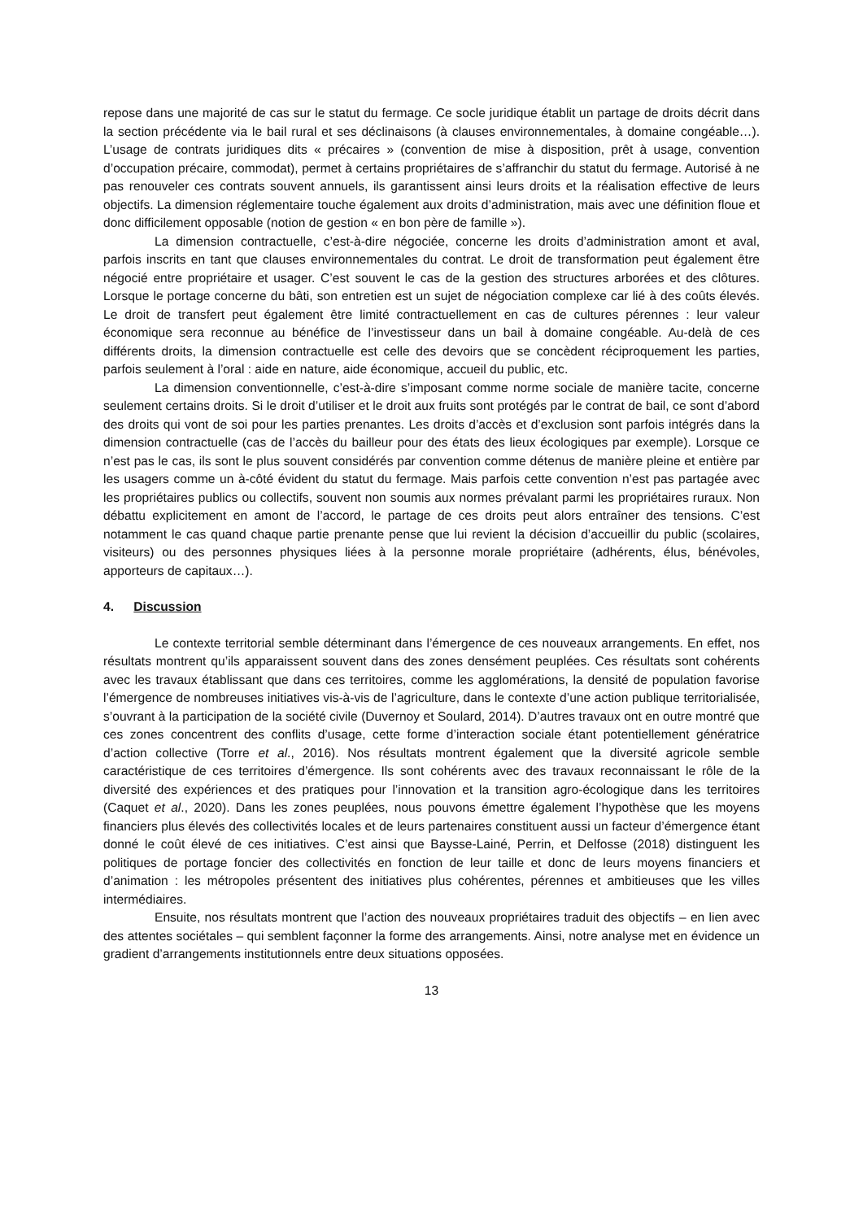repose dans une majorité de cas sur le statut du fermage. Ce socle juridique établit un partage de droits décrit dans la section précédente via le bail rural et ses déclinaisons (à clauses environnementales, à domaine congéable…). L’usage de contrats juridiques dits « précaires » (convention de mise à disposition, prêt à usage, convention d’occupation précaire, commodat), permet à certains propriétaires de s’affranchir du statut du fermage. Autorisé à ne pas renouveler ces contrats souvent annuels, ils garantissent ainsi leurs droits et la réalisation effective de leurs objectifs. La dimension réglementaire touche également aux droits d’administration, mais avec une définition floue et donc difficilement opposable (notion de gestion « en bon père de famille »).
La dimension contractuelle, c’est-à-dire négociée, concerne les droits d’administration amont et aval, parfois inscrits en tant que clauses environnementales du contrat. Le droit de transformation peut également être négocié entre propriétaire et usager. C’est souvent le cas de la gestion des structures arborées et des clôtures. Lorsque le portage concerne du bâti, son entretien est un sujet de négociation complexe car lié à des coûts élevés. Le droit de transfert peut également être limité contractuellement en cas de cultures pérennes : leur valeur économique sera reconnue au bénéfice de l’investisseur dans un bail à domaine congéable. Au-delà de ces différents droits, la dimension contractuelle est celle des devoirs que se concèdent réciproquement les parties, parfois seulement à l’oral : aide en nature, aide économique, accueil du public, etc.
La dimension conventionnelle, c’est-à-dire s’imposant comme norme sociale de manière tacite, concerne seulement certains droits. Si le droit d’utiliser et le droit aux fruits sont protégés par le contrat de bail, ce sont d’abord des droits qui vont de soi pour les parties prenantes. Les droits d’accès et d’exclusion sont parfois intégrés dans la dimension contractuelle (cas de l’accès du bailleur pour des états des lieux écologiques par exemple). Lorsque ce n’est pas le cas, ils sont le plus souvent considérés par convention comme détenus de manière pleine et entière par les usagers comme un à-côté évident du statut du fermage. Mais parfois cette convention n’est pas partagée avec les propriétaires publics ou collectifs, souvent non soumis aux normes prévalant parmi les propriétaires ruraux. Non débattu explicitement en amont de l’accord, le partage de ces droits peut alors entraîner des tensions. C’est notamment le cas quand chaque partie prenante pense que lui revient la décision d’accueillir du public (scolaires, visiteurs) ou des personnes physiques liées à la personne morale propriétaire (adhérents, élus, bénévoles, apporteurs de capitaux…).
4. Discussion
Le contexte territorial semble déterminant dans l’émergence de ces nouveaux arrangements. En effet, nos résultats montrent qu’ils apparaissent souvent dans des zones densément peuplées. Ces résultats sont cohérents avec les travaux établissant que dans ces territoires, comme les agglomérations, la densité de population favorise l’émergence de nombreuses initiatives vis-à-vis de l’agriculture, dans le contexte d’une action publique territorialisée, s’ouvrant à la participation de la société civile (Duvernoy et Soulard, 2014). D’autres travaux ont en outre montré que ces zones concentrent des conflits d’usage, cette forme d’interaction sociale étant potentiellement génératrice d’action collective (Torre et al., 2016). Nos résultats montrent également que la diversité agricole semble caractéristique de ces territoires d’émergence. Ils sont cohérents avec des travaux reconnaissant le rôle de la diversité des expériences et des pratiques pour l’innovation et la transition agro-écologique dans les territoires (Caquet et al., 2020). Dans les zones peuplées, nous pouvons émettre également l’hypothèse que les moyens financiers plus élevés des collectivités locales et de leurs partenaires constituent aussi un facteur d’émergence étant donné le coût élevé de ces initiatives. C’est ainsi que Baysse-Lainé, Perrin, et Delfosse (2018) distinguent les politiques de portage foncier des collectivités en fonction de leur taille et donc de leurs moyens financiers et d’animation : les métropoles présentent des initiatives plus cohérentes, pérennes et ambitieuses que les villes intermédiaires.
Ensuite, nos résultats montrent que l’action des nouveaux propriétaires traduit des objectifs – en lien avec des attentes sociétales – qui semblent façonner la forme des arrangements. Ainsi, notre analyse met en évidence un gradient d’arrangements institutionnels entre deux situations opposées.
13